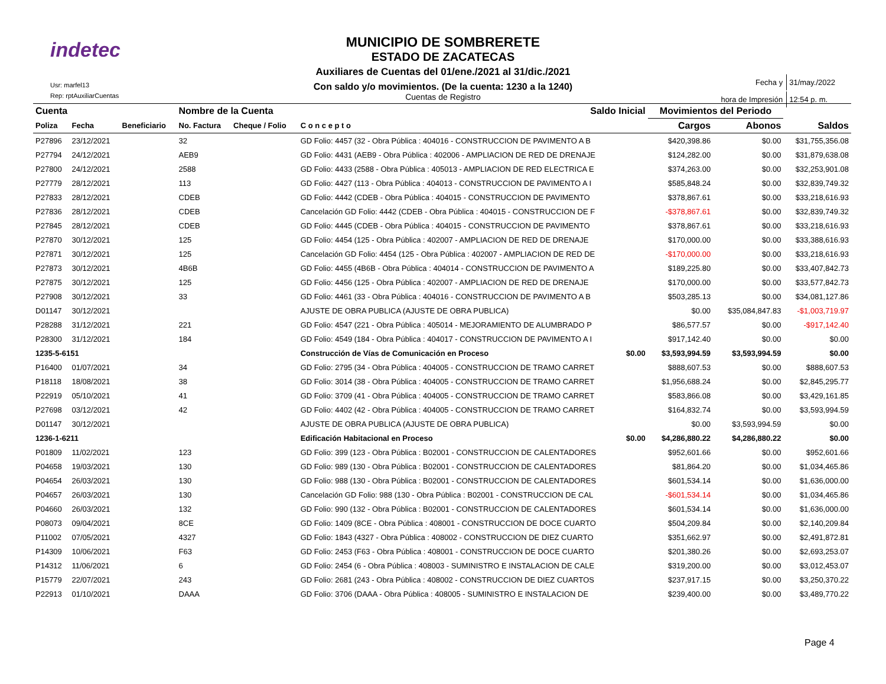indetec
Usr: marfel13
Rep: rptAuxiliarCuentas
MUNICIPIO DE SOMBRERETE
ESTADO DE ZACATECAS
Auxiliares de Cuentas del 01/ene./2021 al 31/dic./2021
Con saldo y/o movimientos. (De la cuenta: 1230 a la 1240)
Cuentas de Registro
| Fecha y | 31/may./2022 |
| hora de Impresión | 12:54 p. m. |
| Cuenta | | | Nombre de la Cuenta | | | Saldo Inicial | Movimientos del Periodo | | |
| Poliza | Fecha | Beneficiario | No. Factura | Cheque / Folio | C o n c e p t o | | Cargos | Abonos | Saldos |
| P27896 | 23/12/2021 | | 32 | | GD Folio: 4457 (32 - Obra Pública : 404016 - CONSTRUCCION DE PAVIMENTO A B | | $420,398.86 | $0.00 | $31,755,356.08 |
| P27794 | 24/12/2021 | | AEB9 | | GD Folio: 4431 (AEB9 - Obra Pública : 402006 - AMPLIACION DE RED DE DRENAJE | | $124,282.00 | $0.00 | $31,879,638.08 |
| P27800 | 24/12/2021 | | 2588 | | GD Folio: 4433 (2588 - Obra Pública : 405013 - AMPLIACION DE RED ELECTRICA E | | $374,263.00 | $0.00 | $32,253,901.08 |
| P27779 | 28/12/2021 | | 113 | | GD Folio: 4427 (113 - Obra Pública : 404013 - CONSTRUCCION DE PAVIMENTO A I | | $585,848.24 | $0.00 | $32,839,749.32 |
| P27833 | 28/12/2021 | | CDEB | | GD Folio: 4442 (CDEB - Obra Pública : 404015 - CONSTRUCCION DE PAVIMENTO | | $378,867.61 | $0.00 | $33,218,616.93 |
| P27836 | 28/12/2021 | | CDEB | | Cancelación GD Folio: 4442 (CDEB - Obra Pública : 404015 - CONSTRUCCION DE F | | -$378,867.61 | $0.00 | $32,839,749.32 |
| P27845 | 28/12/2021 | | CDEB | | GD Folio: 4445 (CDEB - Obra Pública : 404015 - CONSTRUCCION DE PAVIMENTO | | $378,867.61 | $0.00 | $33,218,616.93 |
| P27870 | 30/12/2021 | | 125 | | GD Folio: 4454 (125 - Obra Pública : 402007 - AMPLIACION DE RED DE DRENAJE | | $170,000.00 | $0.00 | $33,388,616.93 |
| P27871 | 30/12/2021 | | 125 | | Cancelación GD Folio: 4454 (125 - Obra Pública : 402007 - AMPLIACION DE RED DE | | -$170,000.00 | $0.00 | $33,218,616.93 |
| P27873 | 30/12/2021 | | 4B6B | | GD Folio: 4455 (4B6B - Obra Pública : 404014 - CONSTRUCCION DE PAVIMENTO A | | $189,225.80 | $0.00 | $33,407,842.73 |
| P27875 | 30/12/2021 | | 125 | | GD Folio: 4456 (125 - Obra Pública : 402007 - AMPLIACION DE RED DE DRENAJE | | $170,000.00 | $0.00 | $33,577,842.73 |
| P27908 | 30/12/2021 | | 33 | | GD Folio: 4461 (33 - Obra Pública : 404016 - CONSTRUCCION DE PAVIMENTO A B | | $503,285.13 | $0.00 | $34,081,127.86 |
| D01147 | 30/12/2021 | | | | AJUSTE DE OBRA PUBLICA (AJUSTE DE OBRA PUBLICA) | | $0.00 | $35,084,847.83 | -$1,003,719.97 |
| P28288 | 31/12/2021 | | 221 | | GD Folio: 4547 (221 - Obra Pública : 405014 - MEJORAMIENTO DE ALUMBRADO P | | $86,577.57 | $0.00 | -$917,142.40 |
| P28300 | 31/12/2021 | | 184 | | GD Folio: 4549 (184 - Obra Pública : 404017 - CONSTRUCCION DE PAVIMENTO A I | | $917,142.40 | $0.00 | $0.00 |
| 1235-5-6151 | | | | | Construcción de Vías de Comunicación en Proceso | $0.00 | $3,593,994.59 | $3,593,994.59 | $0.00 |
| P16400 | 01/07/2021 | | 34 | | GD Folio: 2795 (34 - Obra Pública : 404005 - CONSTRUCCION DE TRAMO CARRET | | $888,607.53 | $0.00 | $888,607.53 |
| P18118 | 18/08/2021 | | 38 | | GD Folio: 3014 (38 - Obra Pública : 404005 - CONSTRUCCION DE TRAMO CARRET | | $1,956,688.24 | $0.00 | $2,845,295.77 |
| P22919 | 05/10/2021 | | 41 | | GD Folio: 3709 (41 - Obra Pública : 404005 - CONSTRUCCION DE TRAMO CARRET | | $583,866.08 | $0.00 | $3,429,161.85 |
| P27698 | 03/12/2021 | | 42 | | GD Folio: 4402 (42 - Obra Pública : 404005 - CONSTRUCCION DE TRAMO CARRET | | $164,832.74 | $0.00 | $3,593,994.59 |
| D01147 | 30/12/2021 | | | | AJUSTE DE OBRA PUBLICA (AJUSTE DE OBRA PUBLICA) | | $0.00 | $3,593,994.59 | $0.00 |
| 1236-1-6211 | | | | | Edificación Habitacional en Proceso | $0.00 | $4,286,880.22 | $4,286,880.22 | $0.00 |
| P01809 | 11/02/2021 | | 123 | | GD Folio: 399 (123 - Obra Pública : B02001 - CONSTRUCCION DE CALENTADORES | | $952,601.66 | $0.00 | $952,601.66 |
| P04658 | 19/03/2021 | | 130 | | GD Folio: 989 (130 - Obra Pública : B02001 - CONSTRUCCION DE CALENTADORES | | $81,864.20 | $0.00 | $1,034,465.86 |
| P04654 | 26/03/2021 | | 130 | | GD Folio: 988 (130 - Obra Pública : B02001 - CONSTRUCCION DE CALENTADORES | | $601,534.14 | $0.00 | $1,636,000.00 |
| P04657 | 26/03/2021 | | 130 | | Cancelación GD Folio: 988 (130 - Obra Pública : B02001 - CONSTRUCCION DE CAL | | -$601,534.14 | $0.00 | $1,034,465.86 |
| P04660 | 26/03/2021 | | 132 | | GD Folio: 990 (132 - Obra Pública : B02001 - CONSTRUCCION DE CALENTADORES | | $601,534.14 | $0.00 | $1,636,000.00 |
| P08073 | 09/04/2021 | | 8CE | | GD Folio: 1409 (8CE - Obra Pública : 408001 - CONSTRUCCION DE DOCE CUARTO | | $504,209.84 | $0.00 | $2,140,209.84 |
| P11002 | 07/05/2021 | | 4327 | | GD Folio: 1843 (4327 - Obra Pública : 408002 - CONSTRUCCION DE DIEZ CUARTO | | $351,662.97 | $0.00 | $2,491,872.81 |
| P14309 | 10/06/2021 | | F63 | | GD Folio: 2453 (F63 - Obra Pública : 408001 - CONSTRUCCION DE DOCE CUARTO | | $201,380.26 | $0.00 | $2,693,253.07 |
| P14312 | 11/06/2021 | | 6 | | GD Folio: 2454 (6 - Obra Pública : 408003 - SUMINISTRO E INSTALACION DE CALE | | $319,200.00 | $0.00 | $3,012,453.07 |
| P15779 | 22/07/2021 | | 243 | | GD Folio: 2681 (243 - Obra Pública : 408002 - CONSTRUCCION DE DIEZ CUARTOS | | $237,917.15 | $0.00 | $3,250,370.22 |
| P22913 | 01/10/2021 | | DAAA | | GD Folio: 3706 (DAAA - Obra Pública : 408005 - SUMINISTRO E INSTALACION DE | | $239,400.00 | $0.00 | $3,489,770.22 |
Page 4